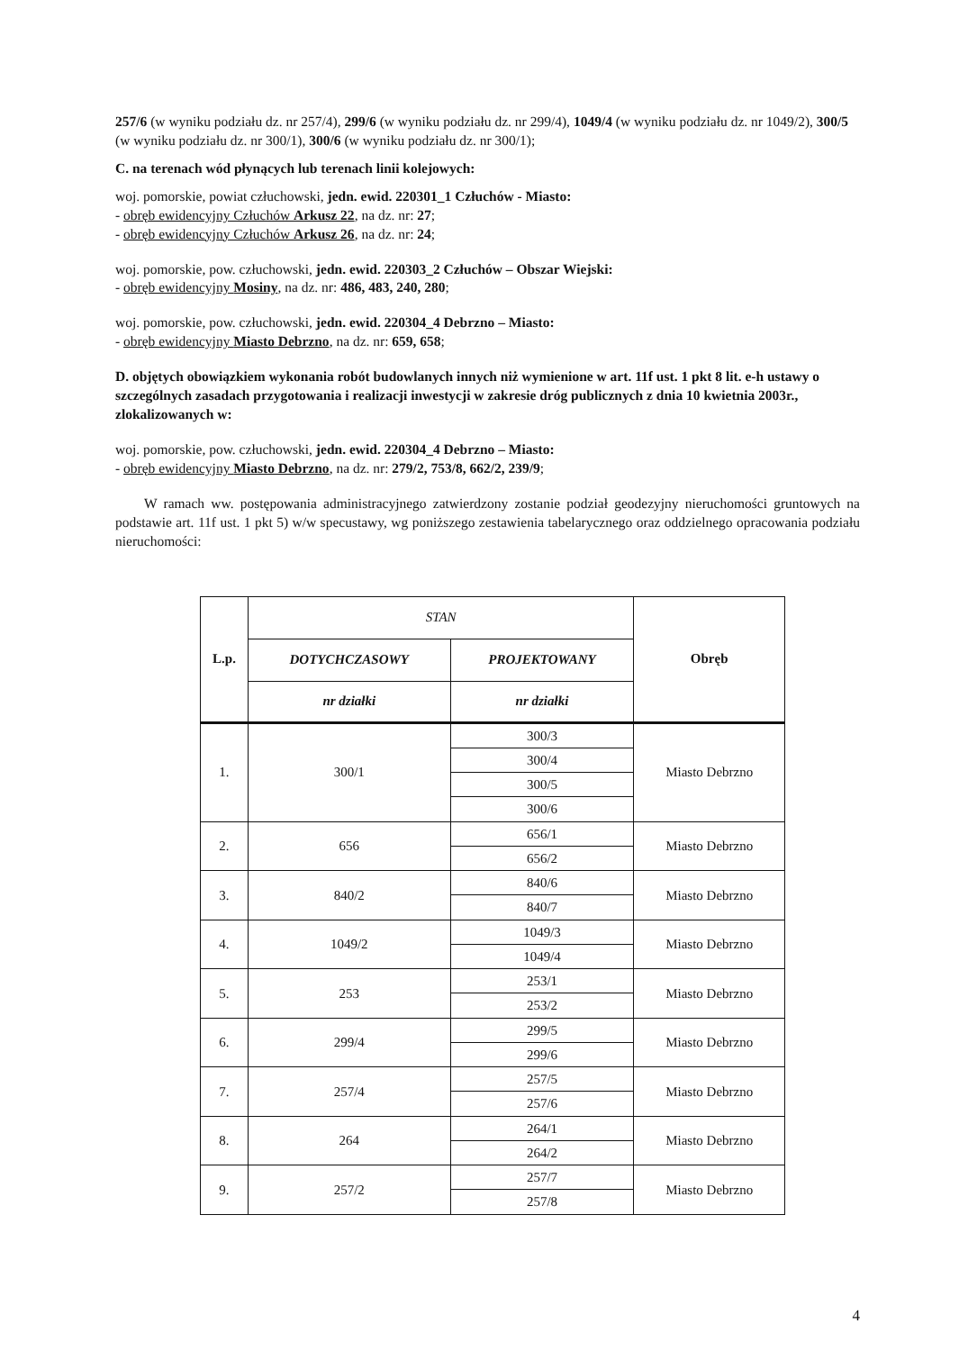257/6 (w wyniku podziału dz. nr 257/4), 299/6 (w wyniku podziału dz. nr 299/4), 1049/4 (w wyniku podziału dz. nr 1049/2), 300/5 (w wyniku podziału dz. nr 300/1), 300/6 (w wyniku podziału dz. nr 300/1);
C. na terenach wód płynących lub terenach linii kolejowych:
woj. pomorskie, powiat człuchowski, jedn. ewid. 220301_1 Człuchów - Miasto:
- obręb ewidencyjny Człuchów Arkusz 22, na dz. nr: 27;
- obręb ewidencyjny Człuchów Arkusz 26, na dz. nr: 24;
woj. pomorskie, pow. człuchowski, jedn. ewid. 220303_2 Człuchów – Obszar Wiejski:
- obręb ewidencyjny Mosiny, na dz. nr: 486, 483, 240, 280;
woj. pomorskie, pow. człuchowski, jedn. ewid. 220304_4 Debrzno – Miasto:
- obręb ewidencyjny Miasto Debrzno, na dz. nr: 659, 658;
D. objętych obowiązkiem wykonania robót budowlanych innych niż wymienione w art. 11f ust. 1 pkt 8 lit. e-h ustawy o szczególnych zasadach przygotowania i realizacji inwestycji w zakresie dróg publicznych z dnia 10 kwietnia 2003r., zlokalizowanych w:
woj. pomorskie, pow. człuchowski, jedn. ewid. 220304_4 Debrzno – Miasto:
- obręb ewidencyjny Miasto Debrzno, na dz. nr: 279/2, 753/8, 662/2, 239/9;
W ramach ww. postępowania administracyjnego zatwierdzony zostanie podział geodezyjny nieruchomości gruntowych na podstawie art. 11f ust. 1 pkt 5) w/w specustawy, wg poniższego zestawienia tabelarycznego oraz oddzielnego opracowania podziału nieruchomości:
| L.p. | STAN | | Obręb |
| --- | --- | --- | --- |
| | DOTYCHCZASOWY | PROJEKTOWANY | |
| | nr działki | nr działki | |
| 1. | 300/1 | 300/3 | Miasto Debrzno |
| | | 300/4 | |
| | | 300/5 | |
| | | 300/6 | |
| 2. | 656 | 656/1 | Miasto Debrzno |
| | | 656/2 | |
| 3. | 840/2 | 840/6 | Miasto Debrzno |
| | | 840/7 | |
| 4. | 1049/2 | 1049/3 | Miasto Debrzno |
| | | 1049/4 | |
| 5. | 253 | 253/1 | Miasto Debrzno |
| | | 253/2 | |
| 6. | 299/4 | 299/5 | Miasto Debrzno |
| | | 299/6 | |
| 7. | 257/4 | 257/5 | Miasto Debrzno |
| | | 257/6 | |
| 8. | 264 | 264/1 | Miasto Debrzno |
| | | 264/2 | |
| 9. | 257/2 | 257/7 | Miasto Debrzno |
| | | 257/8 | |
4